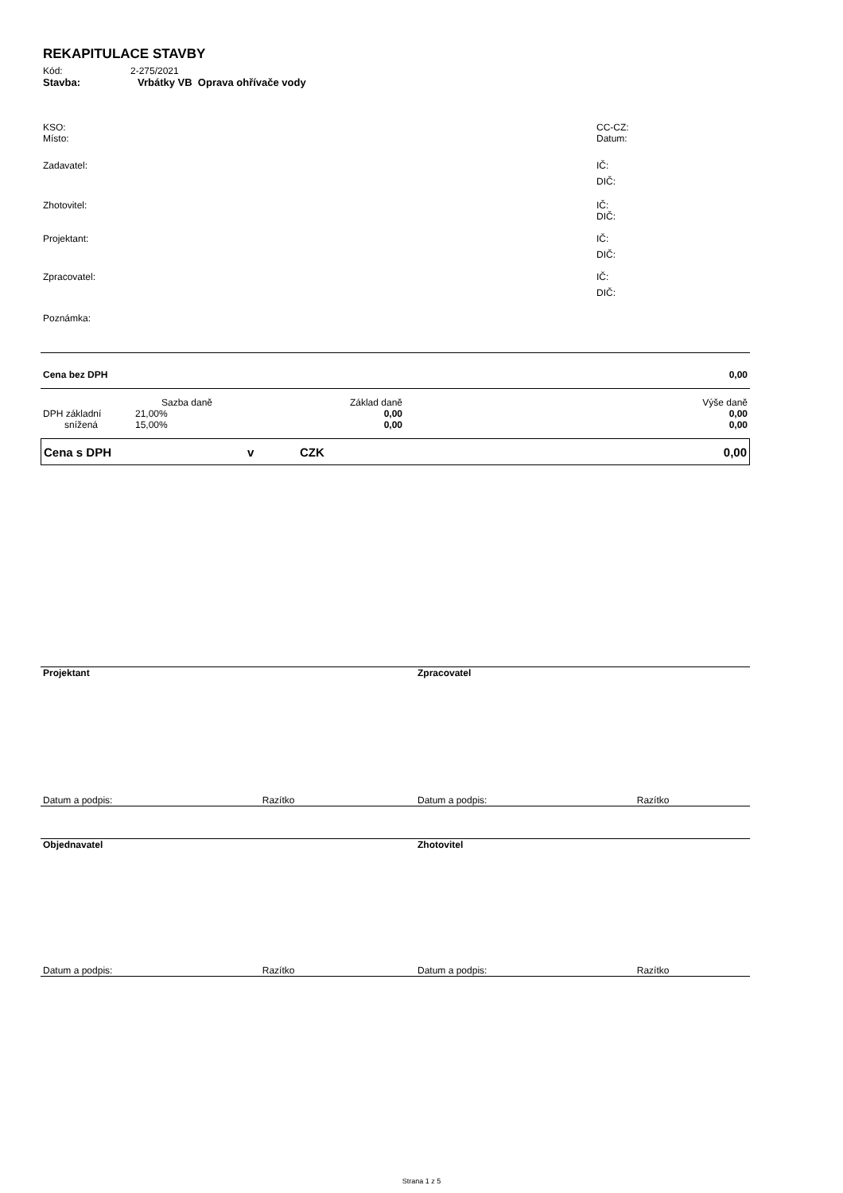REKAPITULACE STAVBY
| Kód: | 2-275/2021 |
| Stavba: | Vrbátky VB Oprava ohřívače vody |
| KSO: | CC-CZ: |
| Místo: | Datum: |
| Zadavatel: | IČ: |
| | DIČ: |
| Zhotovitel: | IČ: |
| | DIČ: |
| Projektant: | IČ: |
| | DIČ: |
| Zpracovatel: | IČ: |
| | DIČ: |
| Poznámka: | |
| Cena bez DPH | 0,00 |
| | Sazba daně | Základ daně | Výše daně |
| DPH základní | 21,00% | 0,00 | 0,00 |
| snížená | 15,00% | 0,00 | 0,00 |
| Cena s DPH | v | CZK | 0,00 |
| Projektant | Zpracovatel |
| Datum a podpis: Razítko | Datum a podpis: Razítko |
| Objednavatel | Zhotovitel |
| Datum a podpis: Razítko | Datum a podpis: Razítko |
Strana 1 z 5